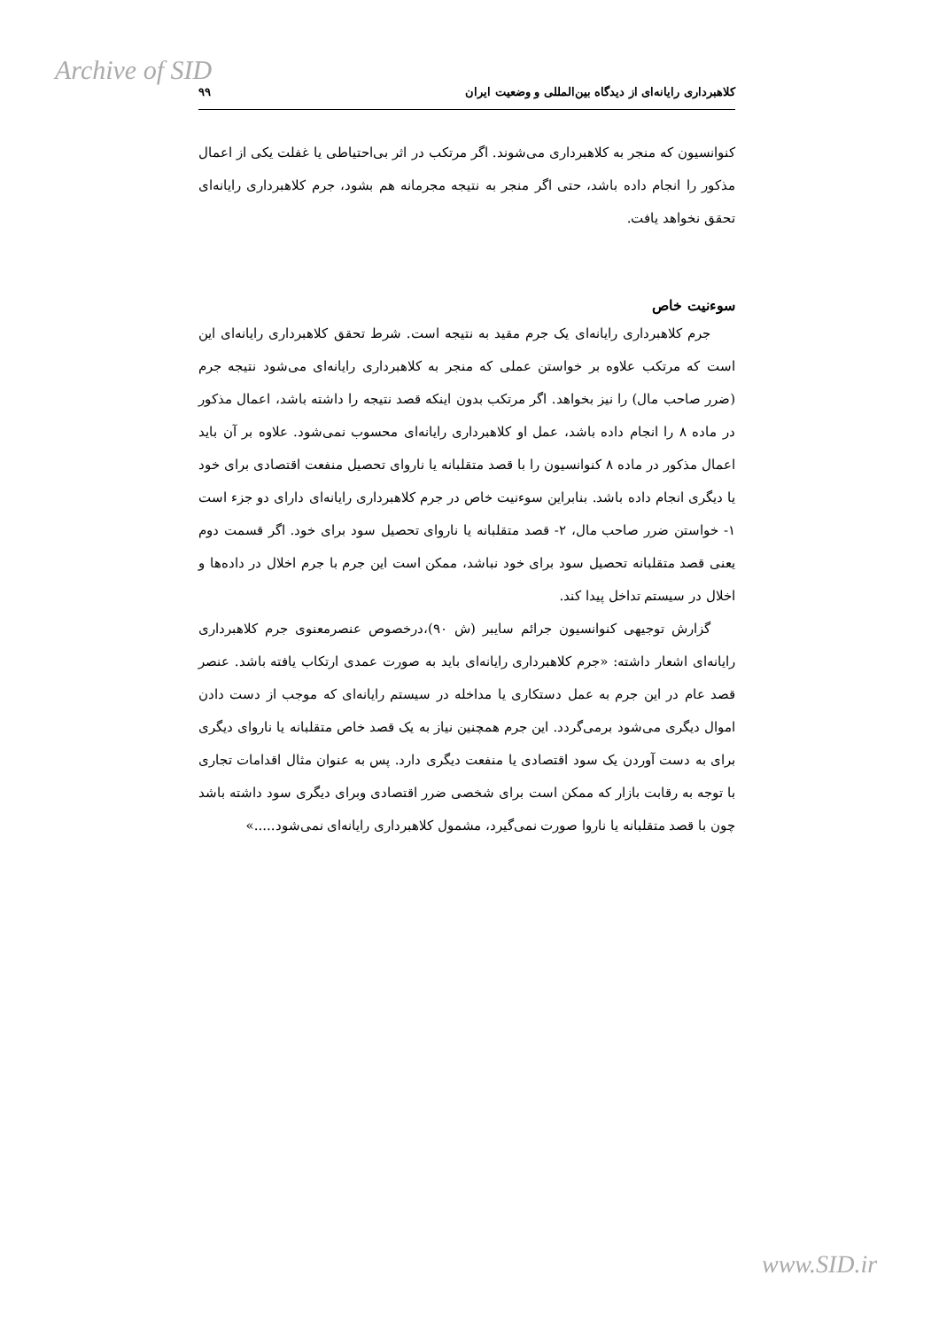Archive of SID
کلاهبرداری رایانه‌ای از دیدگاه بین‌المللی و وضعیت ایران ۹۹
کنوانسیون که منجر به کلاهبرداری می‌شوند. اگر مرتکب در اثر بی‌احتیاطی یا غفلت یکی از اعمال مذکور را انجام داده باشد، حتی اگر منجر به نتیجه مجرمانه هم بشود، جرم کلاهبرداری رایانه‌ای تحقق نخواهد یافت.
سوءنیت خاص
جرم کلاهبرداری رایانه‌ای یک جرم مقید به نتیجه است. شرط تحقق کلاهبرداری رایانه‌ای این است که مرتکب علاوه بر خواستن عملی که منجر به کلاهبرداری رایانه‌ای می‌شود نتیجه جرم (ضرر صاحب مال) را نیز بخواهد. اگر مرتکب بدون اینکه قصد نتیجه را داشته باشد، اعمال مذکور در ماده ۸ را انجام داده باشد، عمل او کلاهبرداری رایانه‌ای محسوب نمی‌شود. علاوه بر آن باید اعمال مذکور در ماده ۸ کنوانسیون را با قصد متقلبانه یا ناروای تحصیل منفعت اقتصادی برای خود یا دیگری انجام داده باشد. بنابراین سوءنیت خاص در جرم کلاهبرداری رایانه‌ای دارای دو جزء است ۱- خواستن ضرر صاحب مال، ۲- قصد متقلبانه یا ناروای تحصیل سود برای خود. اگر قسمت دوم یعنی قصد متقلبانه تحصیل سود برای خود نباشد، ممکن است این جرم با جرم اخلال در داده‌ها و اخلال در سیستم تداخل پیدا کند.
گزارش توجیهی کنوانسیون جرائم سایبر (ش ۹۰)،درخصوص عنصرمعنوی جرم کلاهبرداری رایانه‌ای اشعار داشته: «جرم کلاهبرداری رایانه‌ای باید به صورت عمدی ارتکاب یافته باشد. عنصر قصد عام در این جرم به عمل دستکاری یا مداخله در سیستم رایانه‌ای که موجب از دست دادن اموال دیگری می‌شود برمی‌گردد. این جرم همچنین نیاز به یک قصد خاص متقلبانه یا ناروای دیگری برای به دست آوردن یک سود اقتصادی یا منفعت دیگری دارد. پس به عنوان مثال اقدامات تجاری با توجه به رقابت بازار که ممکن است برای شخصی ضرر اقتصادی وبرای دیگری سود داشته باشد چون با قصد متقلبانه یا ناروا صورت نمی‌گیرد، مشمول کلاهبرداری رایانه‌ای نمی‌شود.....»
www.SID.ir